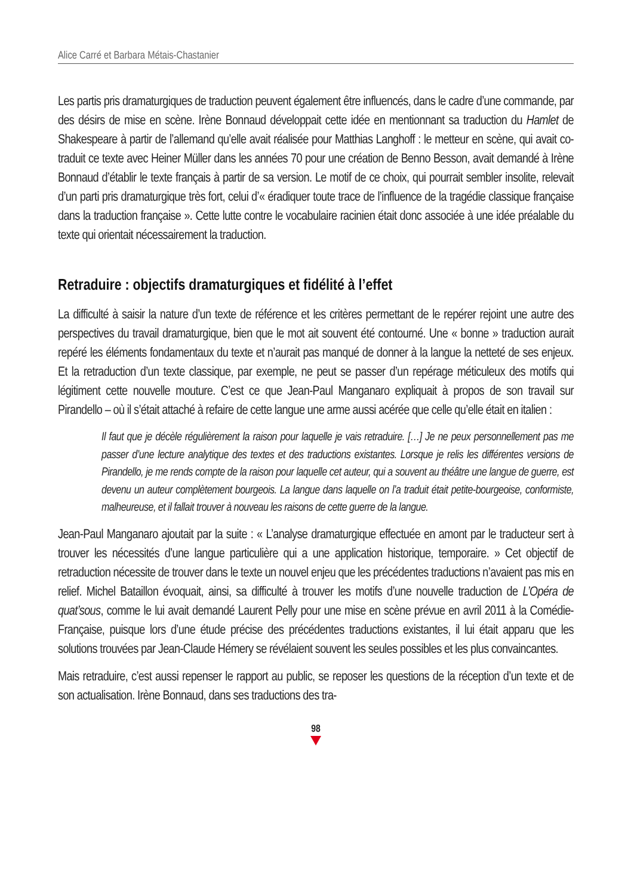Alice Carré et Barbara Métais-Chastanier
Les partis pris dramaturgiques de traduction peuvent également être influencés, dans le cadre d’une commande, par des désirs de mise en scène. Irène Bonnaud développait cette idée en mentionnant sa traduction du Hamlet de Shakespeare à partir de l’allemand qu’elle avait réalisée pour Matthias Langhoff : le metteur en scène, qui avait co-traduit ce texte avec Heiner Müller dans les années 70 pour une création de Benno Besson, avait demandé à Irène Bonnaud d’établir le texte français à partir de sa version. Le motif de ce choix, qui pourrait sembler insolite, relevait d’un parti pris dramaturgique très fort, celui d’« éradiquer toute trace de l’influence de la tragédie classique française dans la traduction française ». Cette lutte contre le vocabulaire racinien était donc associée à une idée préalable du texte qui orientait nécessairement la traduction.
Retraduire : objectifs dramaturgiques et fidélité à l’effet
La difficulté à saisir la nature d’un texte de référence et les critères permettant de le repérer rejoint une autre des perspectives du travail dramaturgique, bien que le mot ait souvent été contourné. Une « bonne » traduction aurait repéré les éléments fondamentaux du texte et n’aurait pas manqué de donner à la langue la netteté de ses enjeux. Et la retraduction d’un texte classique, par exemple, ne peut se passer d’un repérage méticuleux des motifs qui légitiment cette nouvelle mouture. C’est ce que Jean-Paul Manganaro expliquait à propos de son travail sur Pirandello – où il s’était attaché à refaire de cette langue une arme aussi acérée que celle qu’elle était en italien :
Il faut que je décèle régulièrement la raison pour laquelle je vais retraduire. […] Je ne peux personnellement pas me passer d’une lecture analytique des textes et des traductions existantes. Lorsque je relis les différentes versions de Pirandello, je me rends compte de la raison pour laquelle cet auteur, qui a souvent au théâtre une langue de guerre, est devenu un auteur complètement bourgeois. La langue dans laquelle on l’a traduit était petite-bourgeoise, conformiste, malheureuse, et il fallait trouver à nouveau les raisons de cette guerre de la langue.
Jean-Paul Manganaro ajoutait par la suite : « L’analyse dramaturgique effectuée en amont par le traducteur sert à trouver les nécessités d’une langue particulière qui a une application historique, temporaire. » Cet objectif de retraduction nécessite de trouver dans le texte un nouvel enjeu que les précédentes traductions n’avaient pas mis en relief. Michel Bataillon évoquait, ainsi, sa difficulté à trouver les motifs d’une nouvelle traduction de L’Opéra de quat’sous, comme le lui avait demandé Laurent Pelly pour une mise en scène prévue en avril 2011 à la Comédie-Française, puisque lors d’une étude précise des précédentes traductions existantes, il lui était apparu que les solutions trouvées par Jean-Claude Hémery se révélaient souvent les seules possibles et les plus convaincantes.
Mais retraduire, c’est aussi repenser le rapport au public, se reposer les questions de la réception d’un texte et de son actualisation. Irène Bonnaud, dans ses traductions des tra-
98